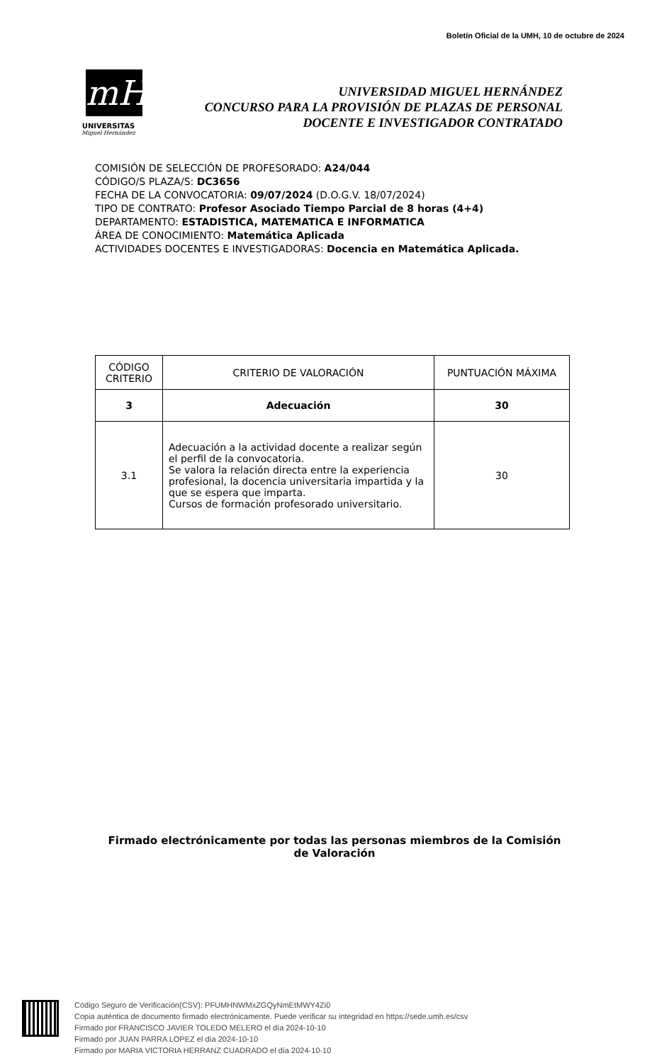Boletín Oficial de la UMH, 10 de octubre de 2024
mH
UNIVERSITAS
Miguel Hernández
UNIVERSIDAD MIGUEL HERNÁNDEZ
CONCURSO PARA LA PROVISIÓN DE PLAZAS DE PERSONAL
DOCENTE E INVESTIGADOR CONTRATADO
COMISIÓN DE SELECCIÓN DE PROFESORADO: A24/044
CÓDIGO/S PLAZA/S: DC3656
FECHA DE LA CONVOCATORIA: 09/07/2024 (D.O.G.V. 18/07/2024)
TIPO DE CONTRATO: Profesor Asociado Tiempo Parcial de 8 horas (4+4)
DEPARTAMENTO: ESTADISTICA, MATEMATICA E INFORMATICA
ÁREA DE CONOCIMIENTO: Matemática Aplicada
ACTIVIDADES DOCENTES E INVESTIGADORAS: Docencia en Matemática Aplicada.
| CÓDIGO CRITERIO | CRITERIO DE VALORACIÓN | PUNTUACIÓN MÁXIMA |
| --- | --- | --- |
| 3 | Adecuación | 30 |
| 3.1 | Adecuación a la actividad docente a realizar según el perfil de la convocatoria. Se valora la relación directa entre la experiencia profesional, la docencia universitaria impartida y la que se espera que imparta. Cursos de formación profesorado universitario. | 30 |
Firmado electrónicamente por todas las personas miembros de la Comisión de Valoración
Código Seguro de Verificación(CSV): PFUMHNWMxZGQyNmEtMWY4Zi0
Copia auténtica de documento firmado electrónicamente. Puede verificar su integridad en https://sede.umh.es/csv
Firmado por FRANCISCO JAVIER TOLEDO MELERO el día 2024-10-10
Firmado por JUAN PARRA LOPEZ el día 2024-10-10
Firmado por MARIA VICTORIA HERRANZ CUADRADO el día 2024-10-10